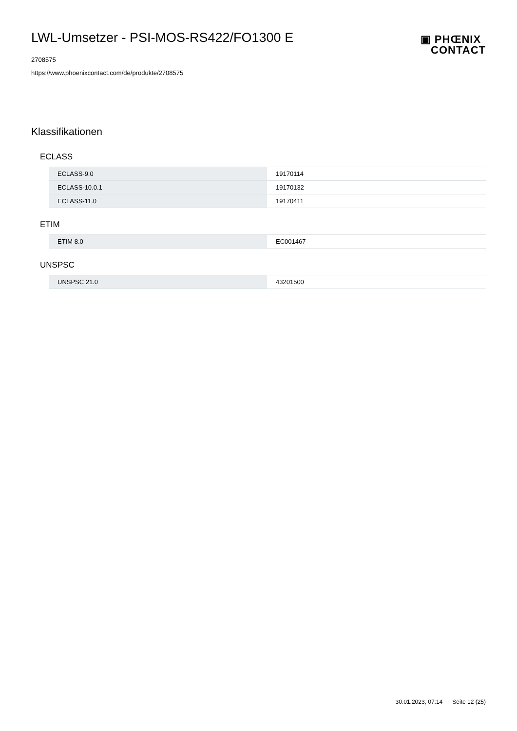LWL-Umsetzer - PSI-MOS-RS422/FO1300 E
▣ PHŒNIX
CONTACT
2708575
https://www.phoenixcontact.com/de/produkte/2708575
Klassifikationen
ECLASS
| ECLASS-9.0 | 19170114 |
| ECLASS-10.0.1 | 19170132 |
| ECLASS-11.0 | 19170411 |
ETIM
| ETIM 8.0 | EC001467 |
UNSPSC
| UNSPSC 21.0 | 43201500 |
30.01.2023, 07:14 Seite 12 (25)